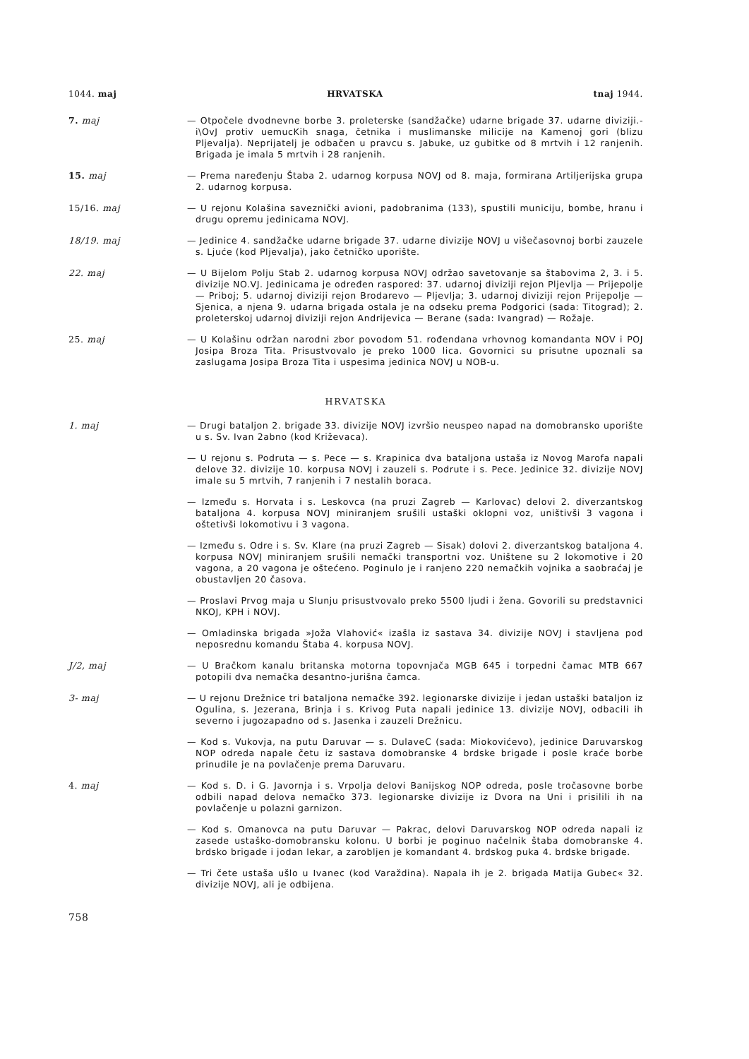1044. maj HRVATSKA tnaj 1944.
7. maj — Otpočele dvodnevne borbe 3. proleterske (sandžačke) udarne brigade 37. udarne diviziji.- i\OvJ protiv uemucKih snaga, četnika i muslimanske milicije na Kamenoj gori (blizu Pljevalja). Neprijatelj je odbačen u pravcu s. Jabuke, uz gubitke od 8 mrtvih i 12 ranjenih. Brigada je imala 5 mrtvih i 28 ranjenih.
15. maj — Prema naređenju Štaba 2. udarnog korpusa NOVJ od 8. maja, formirana Artiljerijska grupa 2. udarnog korpusa.
15/16. maj — U rejonu Kolašina saveznički avioni, padobranima (133), spustili municiju, bombe, hranu i drugu opremu jedinicama NOVJ.
18/19. maj — Jedinice 4. sandžačke udarne brigade 37. udarne divizije NOVJ u višečasovnoj borbi zauzele s. Ljuće (kod Pljevalja), jako četničko uporište.
22. maj — U Bijelom Polju Stab 2. udarnog korpusa NOVJ održao savetovanje sa štabovima 2, 3. i 5. divizije NO.VJ. Jedinicama je određen raspored: 37. udarnoj diviziji rejon Pljevlja — Prijepolje — Priboj; 5. udarnoj diviziji rejon Brodarevo — Pljevlja; 3. udarnoj diviziji rejon Prijepolje — Sjenica, a njena 9. udarna brigada ostala je na odseku prema Podgorici (sada: Titograd); 2. proleterskoj udarnoj diviziji rejon Andrijevica — Berane (sada: Ivangrad) — Rožaje.
25. maj — U Kolašinu održan narodni zbor povodom 51. rođendana vrhovnog komandanta NOV i POJ Josipa Broza Tita. Prisustvovalo je preko 1000 lica. Govornici su prisutne upoznali sa zaslugama Josipa Broza Tita i uspesima jedinica NOVJ u NOB-u.
HRVATSKA
1. maj — Drugi bataljon 2. brigade 33. divizije NOVJ izvršio neuspeo napad na domobransko uporište u s. Sv. Ivan 2abno (kod Križevaca).
— U rejonu s. Podruta — s. Pece — s. Krapinica dva bataljona ustaša iz Novog Marofa napali delove 32. divizije 10. korpusa NOVJ i zauzeli s. Podrute i s. Pece. Jedinice 32. divizije NOVJ imale su 5 mrtvih, 7 ranjenih i 7 nestalih boraca.
— Između s. Horvata i s. Leskovca (na pruzi Zagreb — Karlovac) delovi 2. diverzantskog bataljona 4. korpusa NOVJ miniranjem srušili ustaški oklopni voz, uništivši 3 vagona i oštetivši lokomotivu i 3 vagona.
— Između s. Odre i s. Sv. Klare (na pruzi Zagreb — Sisak) dolovi 2. diverzantskog bataljona 4. korpusa NOVJ miniranjem srušili nemački transportni voz. Uništene su 2 lokomotive i 20 vagona, a 20 vagona je oštećeno. Poginulo je i ranjeno 220 nemačkih vojnika a saobraćaj je obustavljen 20 časova.
— Proslavi Prvog maja u Slunju prisustvovalo preko 5500 ljudi i žena. Govorili su predstavnici NKOJ, KPH i NOVJ.
— Omladinska brigada »Joža Vlahović« izašla iz sastava 34. divizije NOVJ i stavljena pod neposrednu komandu Štaba 4. korpusa NOVJ.
J/2, maj — U Bračkom kanalu britanska motorna topovnjača MGB 645 i torpedni čamac MTB 667 potopili dva nemačka desantno-jurišna čamca.
3- maj — U rejonu Drežnice tri bataljona nemačke 392. legionarske divizije i jedan ustaški bataljon iz Ogulina, s. Jezerana, Brinja i s. Krivog Puta napali jedinice 13. divizije NOVJ, odbacili ih severno i jugozapadno od s. Jasenka i zauzeli Drežnicu.
— Kod s. Vukovja, na putu Daruvar — s. DulaveC (sada: Miokovićevo), jedinice Daruvarskog NOP odreda napale četu iz sastava domobranske 4 brdske brigade i posle kraće borbe prinudile je na povlačenje prema Daruvaru.
4. maj — Kod s. D. i G. Javornja i s. Vrpolja delovi Banijskog NOP odreda, posle tročasovne borbe odbili napad delova nemačko 373. legionarske divizije iz Dvora na Uni i prisilili ih na povlačenje u polazni garnizon.
— Kod s. Omanovca na putu Daruvar — Pakrac, delovi Daruvarskog NOP odreda napali iz zasede ustaško-domobransku kolonu. U borbi je poginuo načelnik štaba domobranske 4. brdsko brigade i jodan lekar, a zarobljen je komandant 4. brdskog puka 4. brdske brigade.
— Tri čete ustaša ušlo u Ivanec (kod Varaždina). Napala ih je 2. brigada Matija Gubec« 32. divizije NOVJ, ali je odbijena.
758